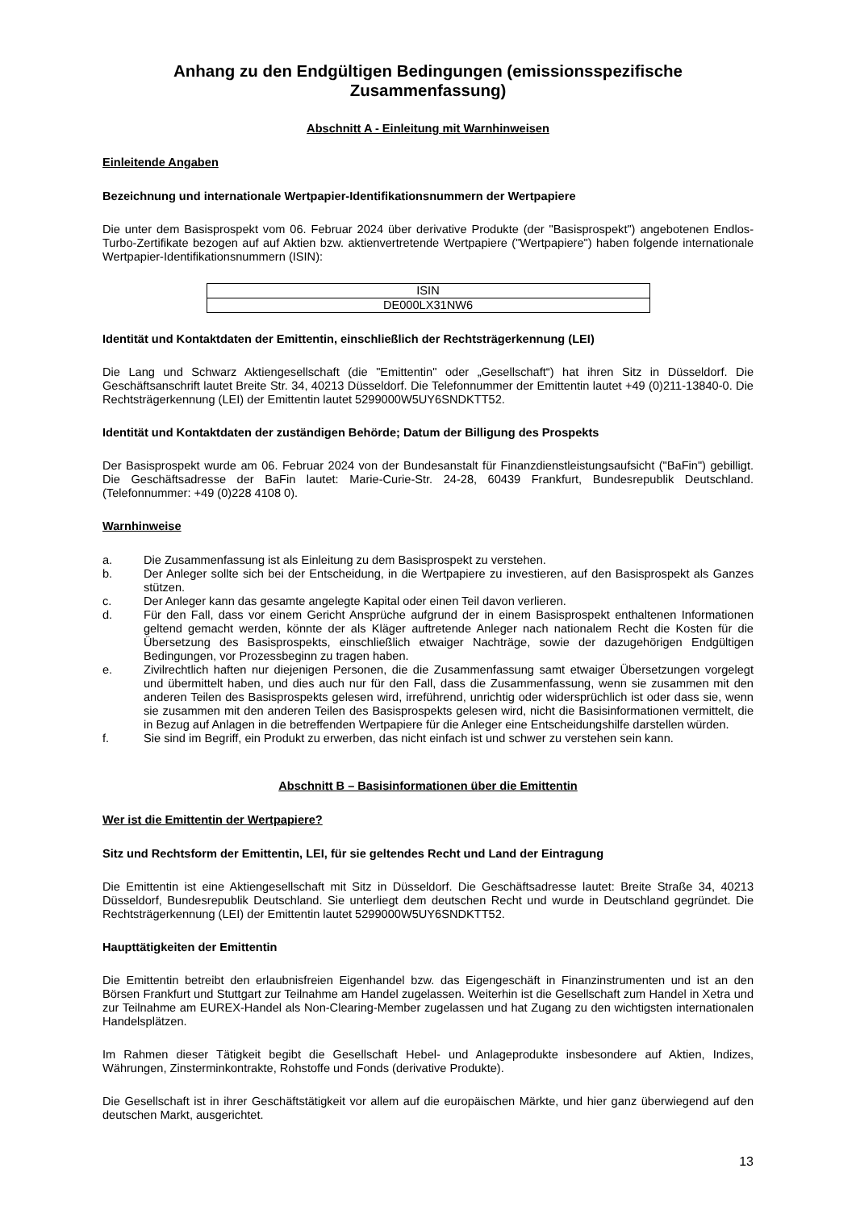Anhang zu den Endgültigen Bedingungen (emissionsspezifische Zusammenfassung)
Abschnitt A - Einleitung mit Warnhinweisen
Einleitende Angaben
Bezeichnung und internationale Wertpapier-Identifikationsnummern der Wertpapiere
Die unter dem Basisprospekt vom 06. Februar 2024 über derivative Produkte (der "Basisprospekt") angebotenen Endlos-Turbo-Zertifikate bezogen auf auf Aktien bzw. aktienvertretende Wertpapiere ("Wertpapiere") haben folgende internationale Wertpapier-Identifikationsnummern (ISIN):
| ISIN |
| DE000LX31NW6 |
Identität und Kontaktdaten der Emittentin, einschließlich der Rechtsträgerkennung (LEI)
Die Lang und Schwarz Aktiengesellschaft (die "Emittentin" oder „Gesellschaft“) hat ihren Sitz in Düsseldorf. Die Geschäftsanschrift lautet Breite Str. 34, 40213 Düsseldorf. Die Telefonnummer der Emittentin lautet +49 (0)211-13840-0. Die Rechtsträgerkennung (LEI) der Emittentin lautet 5299000W5UY6SNDKTT52.
Identität und Kontaktdaten der zuständigen Behörde; Datum der Billigung des Prospekts
Der Basisprospekt wurde am 06. Februar 2024 von der Bundesanstalt für Finanzdienstleistungsaufsicht ("BaFin") gebilligt. Die Geschäftsadresse der BaFin lautet: Marie-Curie-Str. 24-28, 60439 Frankfurt, Bundesrepublik Deutschland. (Telefonnummer: +49 (0)228 4108 0).
Warnhinweise
a. Die Zusammenfassung ist als Einleitung zu dem Basisprospekt zu verstehen.
b. Der Anleger sollte sich bei der Entscheidung, in die Wertpapiere zu investieren, auf den Basisprospekt als Ganzes stützen.
c. Der Anleger kann das gesamte angelegte Kapital oder einen Teil davon verlieren.
d. Für den Fall, dass vor einem Gericht Ansprüche aufgrund der in einem Basisprospekt enthaltenen Informationen geltend gemacht werden, könnte der als Kläger auftretende Anleger nach nationalem Recht die Kosten für die Übersetzung des Basisprospekts, einschließlich etwaiger Nachträge, sowie der dazugehörigen Endgültigen Bedingungen, vor Prozessbeginn zu tragen haben.
e. Zivilrechtlich haften nur diejenigen Personen, die die Zusammenfassung samt etwaiger Übersetzungen vorgelegt und übermittelt haben, und dies auch nur für den Fall, dass die Zusammenfassung, wenn sie zusammen mit den anderen Teilen des Basisprospekts gelesen wird, irreführend, unrichtig oder widersprüchlich ist oder dass sie, wenn sie zusammen mit den anderen Teilen des Basisprospekts gelesen wird, nicht die Basisinformationen vermittelt, die in Bezug auf Anlagen in die betreffenden Wertpapiere für die Anleger eine Entscheidungshilfe darstellen würden.
f. Sie sind im Begriff, ein Produkt zu erwerben, das nicht einfach ist und schwer zu verstehen sein kann.
Abschnitt B – Basisinformationen über die Emittentin
Wer ist die Emittentin der Wertpapiere?
Sitz und Rechtsform der Emittentin, LEI, für sie geltendes Recht und Land der Eintragung
Die Emittentin ist eine Aktiengesellschaft mit Sitz in Düsseldorf. Die Geschäftsadresse lautet: Breite Straße 34, 40213 Düsseldorf, Bundesrepublik Deutschland. Sie unterliegt dem deutschen Recht und wurde in Deutschland gegründet. Die Rechtsträgerkennung (LEI) der Emittentin lautet 5299000W5UY6SNDKTT52.
Haupttätigkeiten der Emittentin
Die Emittentin betreibt den erlaubnisfreien Eigenhandel bzw. das Eigengeschäft in Finanzinstrumenten und ist an den Börsen Frankfurt und Stuttgart zur Teilnahme am Handel zugelassen. Weiterhin ist die Gesellschaft zum Handel in Xetra und zur Teilnahme am EUREX-Handel als Non-Clearing-Member zugelassen und hat Zugang zu den wichtigsten internationalen Handelsplätzen.
Im Rahmen dieser Tätigkeit begibt die Gesellschaft Hebel- und Anlageprodukte insbesondere auf Aktien, Indizes, Währungen, Zinsterminkontrakte, Rohstoffe und Fonds (derivative Produkte).
Die Gesellschaft ist in ihrer Geschäftstätigkeit vor allem auf die europäischen Märkte, und hier ganz überwiegend auf den deutschen Markt, ausgerichtet.
13